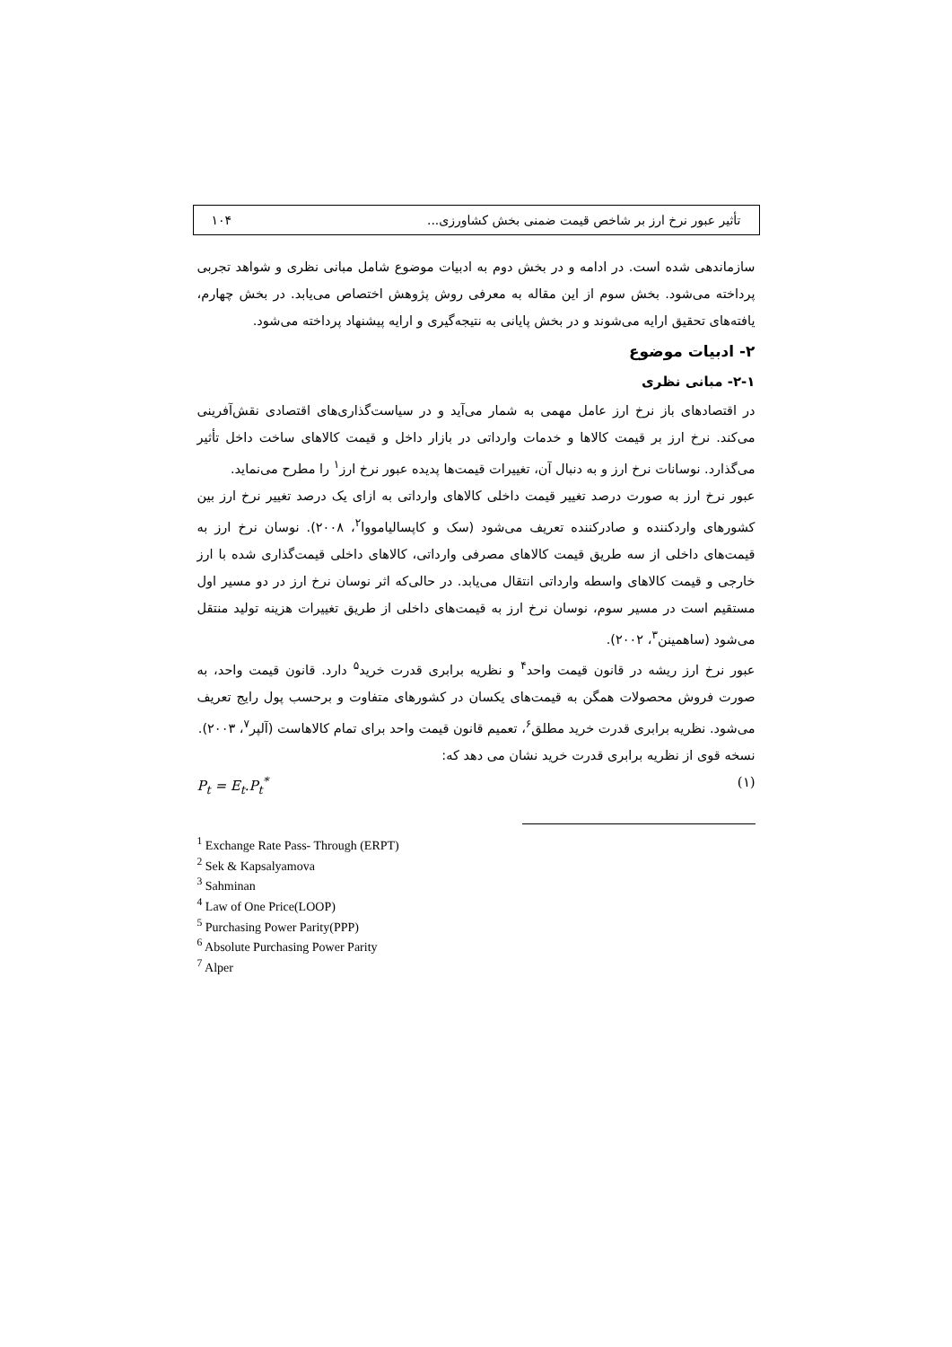تأثیر عبور نرخ ارز بر شاخص قیمت ضمنی بخش کشاورزی... ۱۰۴
سازماندهی شده است. در ادامه و در بخش دوم به ادبیات موضوع شامل مبانی نظری و شواهد تجربی پرداخته می‌شود. بخش سوم از این مقاله به معرفی روش پژوهش اختصاص می‌یابد. در بخش چهارم، یافته‌های تحقیق ارایه می‌شوند و در بخش پایانی به نتیجه‌گیری و ارایه پیشنهاد پرداخته می‌شود.
۲- ادبیات موضوع
۲-۱- مبانی نظری
در اقتصادهای باز نرخ ارز عامل مهمی به شمار می‌آید و در سیاست‌گذاری‌های اقتصادی نقش‌آفرینی می‌کند. نرخ ارز بر قیمت کالاها و خدمات وارداتی در بازار داخل و قیمت کالاهای ساخت داخل تأثیر می‌گذارد. نوسانات نرخ ارز و به دنبال آن، تغییرات قیمت‌ها پدیده عبور نرخ ارز<sup>۱</sup> را مطرح می‌نماید.
عبور نرخ ارز به صورت درصد تغییر قیمت داخلی کالاهای وارداتی به ازای یک درصد تغییر نرخ ارز بین کشورهای واردکننده و صادرکننده تعریف می‌شود (سک و کاپسالیامووا<sup>۲</sup>، ۲۰۰۸). نوسان نرخ ارز به قیمت‌های داخلی از سه طریق قیمت کالاهای مصرفی وارداتی، کالاهای داخلی قیمت‌گذاری شده با ارز خارجی و قیمت کالاهای واسطه وارداتی انتقال می‌یابد. در حالی‌که اثر نوسان نرخ ارز در دو مسیر اول مستقیم است در مسیر سوم، نوسان نرخ ارز به قیمت‌های داخلی از طریق تغییرات هزینه تولید منتقل می‌شود (ساهمینن<sup>۳</sup>، ۲۰۰۲).
عبور نرخ ارز ریشه در قانون قیمت واحد<sup>۴</sup> و نظریه برابری قدرت خرید<sup>۵</sup> دارد. قانون قیمت واحد، به صورت فروش محصولات همگن به قیمت‌های یکسان در کشورهای متفاوت و برحسب پول رایج تعریف می‌شود. نظریه برابری قدرت خرید مطلق<sup>۶</sup>، تعمیم قانون قیمت واحد برای تمام کالاهاست (آلپر<sup>۷</sup>، ۲۰۰۳).
نسخه قوی از نظریه برابری قدرت خرید نشان می دهد که:
P<sub>t</sub> = E<sub>t</sub>.P<sub>t</sub><sup>*</sup> (۱)
<sup>1</sup> Exchange Rate Pass- Through (ERPT)
<sup>2</sup> Sek & Kapsalyamova
<sup>3</sup> Sahminan
<sup>4</sup> Law of One Price(LOOP)
<sup>5</sup> Purchasing Power Parity(PPP)
<sup>6</sup> Absolute Purchasing Power Parity
<sup>7</sup> Alper